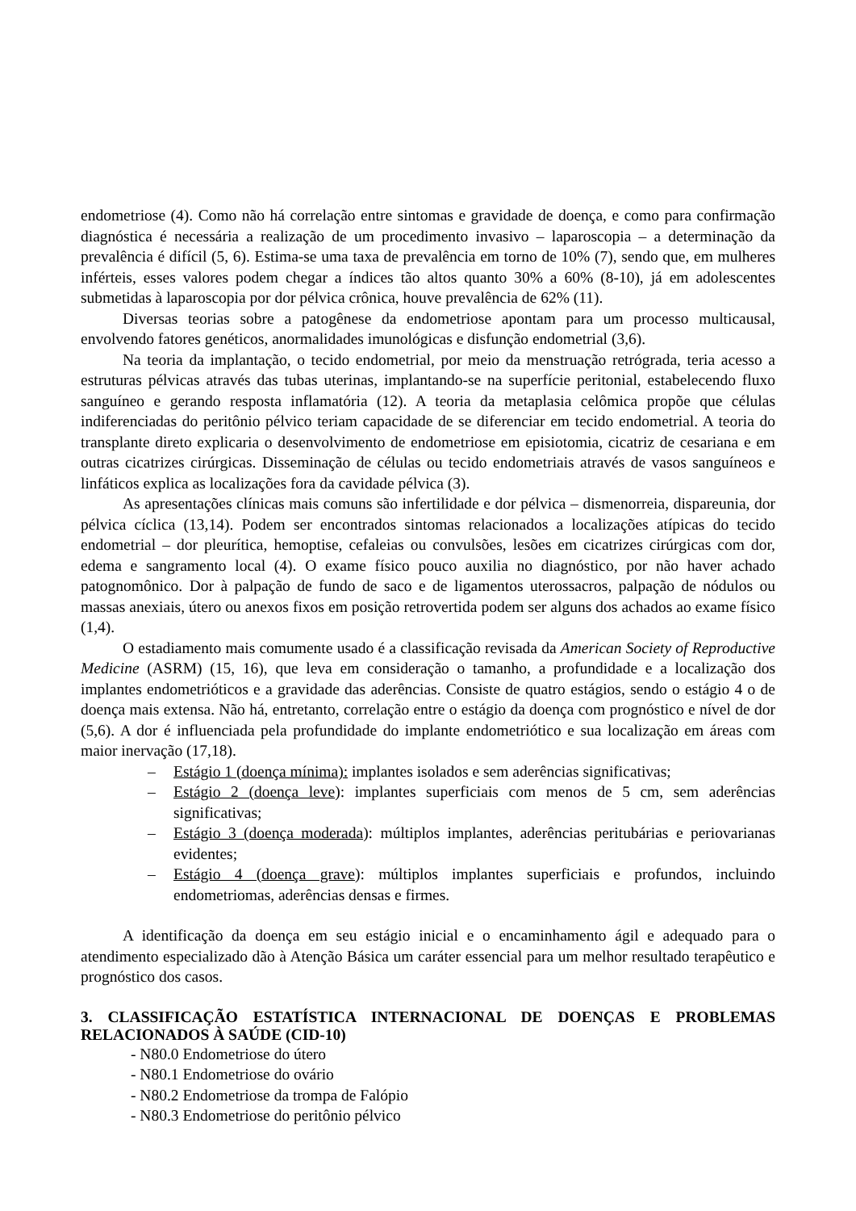endometriose (4). Como não há correlação entre sintomas e gravidade de doença, e como para confirmação diagnóstica é necessária a realização de um procedimento invasivo – laparoscopia – a determinação da prevalência é difícil (5, 6). Estima-se uma taxa de prevalência em torno de 10% (7), sendo que, em mulheres inférteis, esses valores podem chegar a índices tão altos quanto 30% a 60% (8-10), já em adolescentes submetidas à laparoscopia por dor pélvica crônica, houve prevalência de 62% (11).
Diversas teorias sobre a patogênese da endometriose apontam para um processo multicausal, envolvendo fatores genéticos, anormalidades imunológicas e disfunção endometrial (3,6).
Na teoria da implantação, o tecido endometrial, por meio da menstruação retrógrada, teria acesso a estruturas pélvicas através das tubas uterinas, implantando-se na superfície peritonial, estabelecendo fluxo sanguíneo e gerando resposta inflamatória (12). A teoria da metaplasia celômica propõe que células indiferenciadas do peritônio pélvico teriam capacidade de se diferenciar em tecido endometrial. A teoria do transplante direto explicaria o desenvolvimento de endometriose em episiotomia, cicatriz de cesariana e em outras cicatrizes cirúrgicas. Disseminação de células ou tecido endometriais através de vasos sanguíneos e linfáticos explica as localizações fora da cavidade pélvica (3).
As apresentações clínicas mais comuns são infertilidade e dor pélvica – dismenorreia, dispareunia, dor pélvica cíclica (13,14). Podem ser encontrados sintomas relacionados a localizações atípicas do tecido endometrial – dor pleurítica, hemoptise, cefaleias ou convulsões, lesões em cicatrizes cirúrgicas com dor, edema e sangramento local (4). O exame físico pouco auxilia no diagnóstico, por não haver achado patognomônico. Dor à palpação de fundo de saco e de ligamentos uterossacros, palpação de nódulos ou massas anexiais, útero ou anexos fixos em posição retrovertida podem ser alguns dos achados ao exame físico (1,4).
O estadiamento mais comumente usado é a classificação revisada da American Society of Reproductive Medicine (ASRM) (15, 16), que leva em consideração o tamanho, a profundidade e a localização dos implantes endometrióticos e a gravidade das aderências. Consiste de quatro estágios, sendo o estágio 4 o de doença mais extensa. Não há, entretanto, correlação entre o estágio da doença com prognóstico e nível de dor (5,6). A dor é influenciada pela profundidade do implante endometriótico e sua localização em áreas com maior inervação (17,18).
– Estágio 1 (doença mínima): implantes isolados e sem aderências significativas;
– Estágio 2 (doença leve): implantes superficiais com menos de 5 cm, sem aderências significativas;
– Estágio 3 (doença moderada): múltiplos implantes, aderências peritubárias e periovarianas evidentes;
– Estágio 4 (doença grave): múltiplos implantes superficiais e profundos, incluindo endometriomas, aderências densas e firmes.
A identificação da doença em seu estágio inicial e o encaminhamento ágil e adequado para o atendimento especializado dão à Atenção Básica um caráter essencial para um melhor resultado terapêutico e prognóstico dos casos.
3. CLASSIFICAÇÃO ESTATÍSTICA INTERNACIONAL DE DOENÇAS E PROBLEMAS RELACIONADOS À SAÚDE (CID-10)
- N80.0 Endometriose do útero
- N80.1 Endometriose do ovário
- N80.2 Endometriose da trompa de Falópio
- N80.3 Endometriose do peritônio pélvico